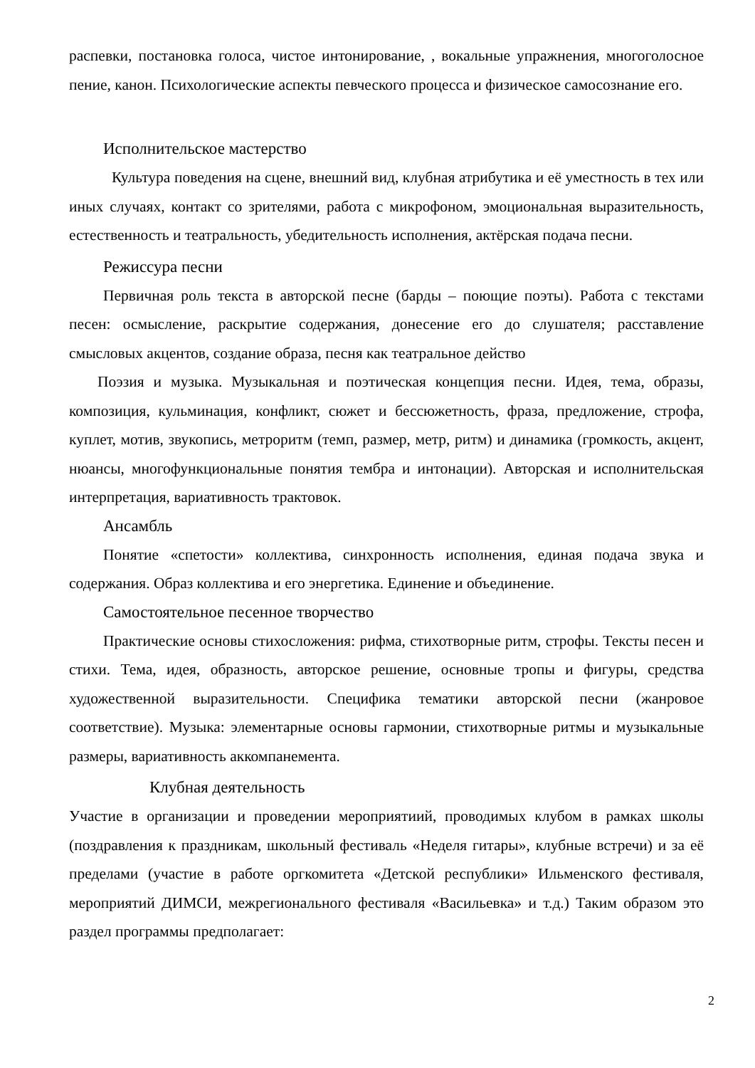распевки, постановка голоса, чистое интонирование, , вокальные упражнения, многоголосное пение, канон. Психологические аспекты певческого процесса и физическое самосознание его.
Исполнительское мастерство
Культура поведения на сцене, внешний вид, клубная атрибутика и её уместность в тех или иных случаях, контакт со зрителями, работа с микрофоном, эмоциональная выразительность, естественность и театральность, убедительность исполнения, актёрская подача песни.
Режиссура песни
Первичная роль текста в авторской песне (барды – поющие поэты). Работа с текстами песен: осмысление, раскрытие содержания, донесение его до слушателя; расставление смысловых акцентов, создание образа, песня как театральное действо
Поэзия и музыка. Музыкальная и поэтическая концепция песни. Идея, тема, образы, композиция, кульминация, конфликт, сюжет и бессюжетность, фраза, предложение, строфа, куплет, мотив, звукопись, метроритм (темп, размер, метр, ритм) и динамика (громкость, акцент, нюансы, многофункциональные понятия тембра и интонации). Авторская и исполнительская интерпретация, вариативность трактовок.
Ансамбль
Понятие «спетости» коллектива, синхронность исполнения, единая подача звука и содержания. Образ коллектива и его энергетика. Единение и объединение.
Самостоятельное песенное творчество
Практические основы стихосложения: рифма, стихотворные ритм, строфы. Тексты песен и стихи. Тема, идея, образность, авторское решение, основные тропы и фигуры, средства художественной выразительности. Специфика тематики авторской песни (жанровое соответствие). Музыка: элементарные основы гармонии, стихотворные ритмы и музыкальные размеры, вариативность аккомпанемента.
Клубная деятельность
Участие в организации и проведении мероприятиий, проводимых клубом в рамках школы (поздравления к праздникам, школьный фестиваль «Неделя гитары», клубные встречи) и за её пределами (участие в работе оргкомитета «Детской республики» Ильменского фестиваля, мероприятий ДИМСИ, межрегионального фестиваля «Васильевка» и т.д.) Таким образом это раздел программы предполагает:
2